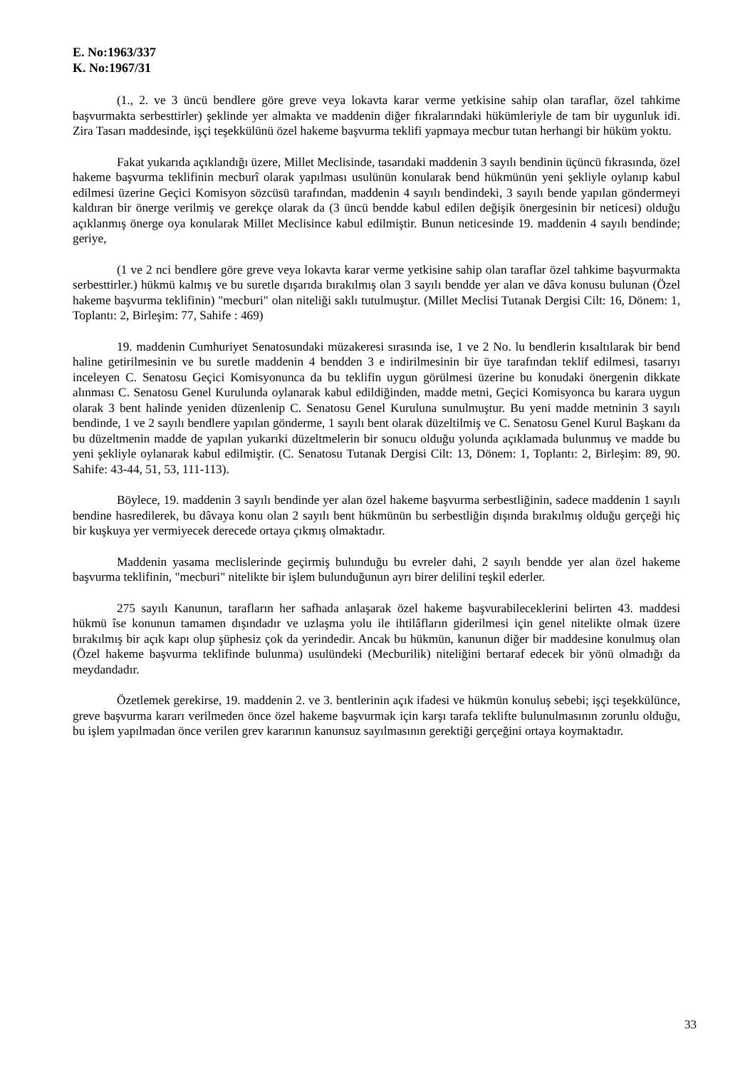E. No:1963/337
K. No:1967/31
(1., 2. ve 3 üncü bendlere göre greve veya lokavta karar verme yetkisine sahip olan taraflar, özel tahkime başvurmakta serbesttirler) şeklinde yer almakta ve maddenin diğer fıkralarındaki hükümleriyle de tam bir uygunluk idi. Zira Tasarı maddesinde, işçi teşekkülünü özel hakeme başvurma teklifi yapmaya mecbur tutan herhangi bir hüküm yoktu.
Fakat yukarıda açıklandığı üzere, Millet Meclisinde, tasarıdaki maddenin 3 sayılı bendinin üçüncü fıkrasında, özel hakeme başvurma teklifinin mecburî olarak yapılması usulünün konularak bend hükmünün yeni şekliyle oylanıp kabul edilmesi üzerine Geçici Komisyon sözcüsü tarafından, maddenin 4 sayılı bendindeki, 3 sayılı bende yapılan göndermeyi kaldıran bir önerge verilmiş ve gerekçe olarak da (3 üncü bendde kabul edilen değişik önergesinin bir neticesi) olduğu açıklanmış önerge oya konularak Millet Meclisince kabul edilmiştir. Bunun neticesinde 19. maddenin 4 sayılı bendinde; geriye,
(1 ve 2 nci bendlere göre greve veya lokavta karar verme yetkisine sahip olan taraflar özel tahkime başvurmakta serbesttirler.) hükmü kalmış ve bu suretle dışarıda bırakılmış olan 3 sayılı bendde yer alan ve dâva konusu bulunan (Özel hakeme başvurma teklifinin) "mecburi" olan niteliği saklı tutulmuştur. (Millet Meclisi Tutanak Dergisi Cilt: 16, Dönem: 1, Toplantı: 2, Birleşim: 77, Sahife : 469)
19. maddenin Cumhuriyet Senatosundaki müzakeresi sırasında ise, 1 ve 2 No. lu bendlerin kısaltılarak bir bend haline getirilmesinin ve bu suretle maddenin 4 bendden 3 e indirilmesinin bir üye tarafından teklif edilmesi, tasarıyı inceleyen C. Senatosu Geçici Komisyonunca da bu teklifin uygun görülmesi üzerine bu konudaki önergenin dikkate alınması C. Senatosu Genel Kurulunda oylanarak kabul edildiğinden, madde metni, Geçici Komisyonca bu karara uygun olarak 3 bent halinde yeniden düzenlenip C. Senatosu Genel Kuruluna sunulmuştur. Bu yeni madde metninin 3 sayılı bendinde, 1 ve 2 sayılı bendlere yapılan gönderme, 1 sayılı bent olarak düzeltilmiş ve C. Senatosu Genel Kurul Başkanı da bu düzeltmenin madde de yapılan yukarıki düzeltmelerin bir sonucu olduğu yolunda açıklamada bulunmuş ve madde bu yeni şekliyle oylanarak kabul edilmiştir. (C. Senatosu Tutanak Dergisi Cilt: 13, Dönem: 1, Toplantı: 2, Birleşim: 89, 90. Sahife: 43-44, 51, 53, 111-113).
Böylece, 19. maddenin 3 sayılı bendinde yer alan özel hakeme başvurma serbestliğinin, sadece maddenin 1 sayılı bendine hasredilerek, bu dâvaya konu olan 2 sayılı bent hükmünün bu serbestliğin dışında bırakılmış olduğu gerçeği hiç bir kuşkuya yer vermiyecek derecede ortaya çıkmış olmaktadır.
Maddenin yasama meclislerinde geçirmiş bulunduğu bu evreler dahi, 2 sayılı bendde yer alan özel hakeme başvurma teklifinin, "mecburi" nitelikte bir işlem bulunduğunun ayrı birer delilini teşkil ederler.
275 sayılı Kanunun, tarafların her safhada anlaşarak özel hakeme başvurabileceklerini belirten 43. maddesi hükmü îse konunun tamamen dışındadır ve uzlaşma yolu ile ihtilâfların giderilmesi için genel nitelikte olmak üzere bırakılmış bir açık kapı olup şüphesiz çok da yerindedir. Ancak bu hükmün, kanunun diğer bir maddesine konulmuş olan (Özel hakeme başvurma teklifinde bulunma) usulündeki (Mecburilik) niteliğini bertaraf edecek bir yönü olmadığı da meydandadır.
Özetlemek gerekirse, 19. maddenin 2. ve 3. bentlerinin açık ifadesi ve hükmün konuluş sebebi; işçi teşekkülünce, greve başvurma kararı verilmeden önce özel hakeme başvurmak için karşı tarafa teklifte bulunulmasının zorunlu olduğu, bu işlem yapılmadan önce verilen grev kararının kanunsuz sayılmasının gerektiği gerçeğini ortaya koymaktadır.
33